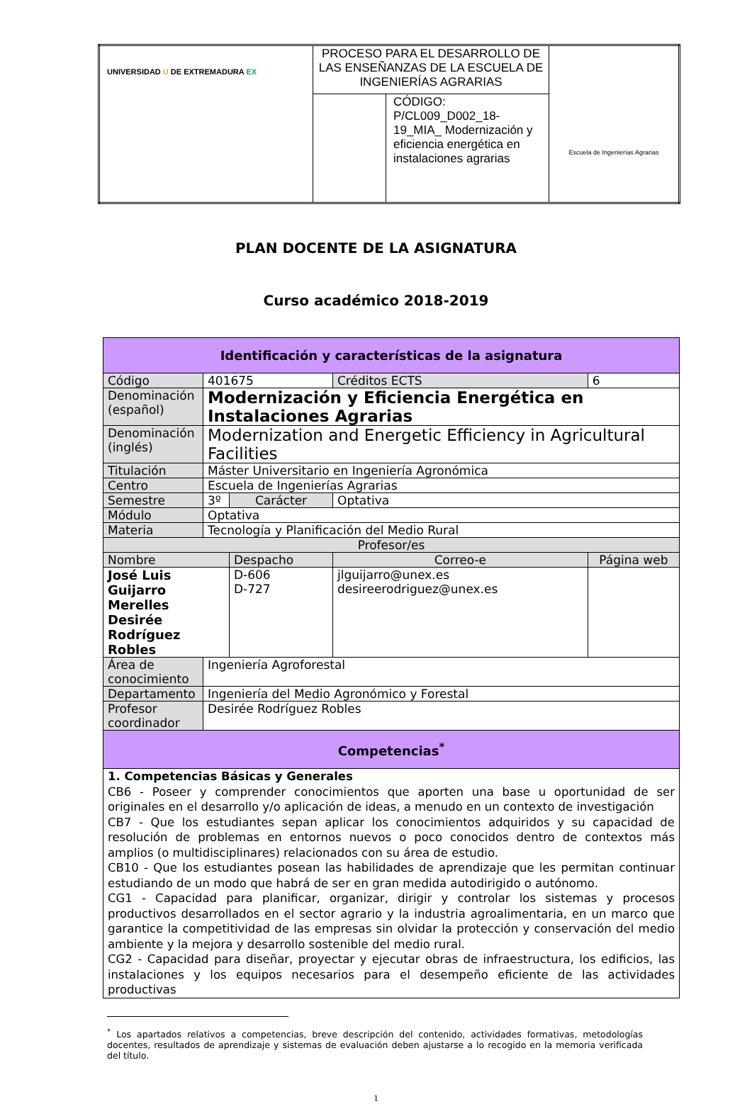| UNIVERSIDAD U DE EXTREMADURA EX | PROCESO PARA EL DESARROLLO DE LAS ENSEÑANZAS DE LA ESCUELA DE INGENIERÍAS AGRARIAS | | Escuela de Ingenierías Agrarias |
| | | CÓDIGO: P/CL009_D002_18-19_MIA_ Modernización y eficiencia energética en instalaciones agrarias | |
PLAN DOCENTE DE LA ASIGNATURA
Curso académico 2018-2019
| Identificación y características de la asignatura | | | | |
| --- | --- | --- | --- | --- |
| Código | 401675 | | Créditos ECTS | 6 |
| Denominación (español) | Modernización y Eficiencia Energética en Instalaciones Agrarias | | | |
| Denominación (inglés) | Modernization and Energetic Efficiency in Agricultural Facilities | | | |
| Titulación | Máster Universitario en Ingeniería Agronómica | | | |
| Centro | Escuela de Ingenierías Agrarias | | | |
| Semestre | 3º | Carácter | Optativa | |
| Módulo | Optativa | | | |
| Materia | Tecnología y Planificación del Medio Rural | | | |
| Profesor/es | | | | |
| Nombre | | Despacho | Correo-e | Página web |
| José Luis Guijarro Merelles Desirée Rodríguez Robles | | D-606 D-727 | jlguijarro@unex.es desireerodriguez@unex.es | |
| Área de conocimiento | Ingeniería Agroforestal | | | |
| Departamento | Ingeniería del Medio Agronómico y Forestal | | | |
| Profesor coordinador | Desirée Rodríguez Robles | | | |
| Competencias<sup>*</sup> | | | | |
| 1. Competencias Básicas y Generales CB6 - Poseer y comprender conocimientos que aporten una base u oportunidad de ser originales en el desarrollo y/o aplicación de ideas, a menudo en un contexto de investigación CB7 - Que los estudiantes sepan aplicar los conocimientos adquiridos y su capacidad de resolución de problemas en entornos nuevos o poco conocidos dentro de contextos más amplios (o multidisciplinares) relacionados con su área de estudio. CB10 - Que los estudiantes posean las habilidades de aprendizaje que les permitan continuar estudiando de un modo que habrá de ser en gran medida autodirigido o autónomo. CG1 - Capacidad para planificar, organizar, dirigir y controlar los sistemas y procesos productivos desarrollados en el sector agrario y la industria agroalimentaria, en un marco que garantice la competitividad de las empresas sin olvidar la protección y conservación del medio ambiente y la mejora y desarrollo sostenible del medio rural. CG2 - Capacidad para diseñar, proyectar y ejecutar obras de infraestructura, los edificios, las instalaciones y los equipos necesarios para el desempeño eficiente de las actividades productivas | | | | |
<sup>*</sup> Los apartados relativos a competencias, breve descripción del contenido, actividades formativas, metodologías docentes, resultados de aprendizaje y sistemas de evaluación deben ajustarse a lo recogido en la memoria verificada del título.
1